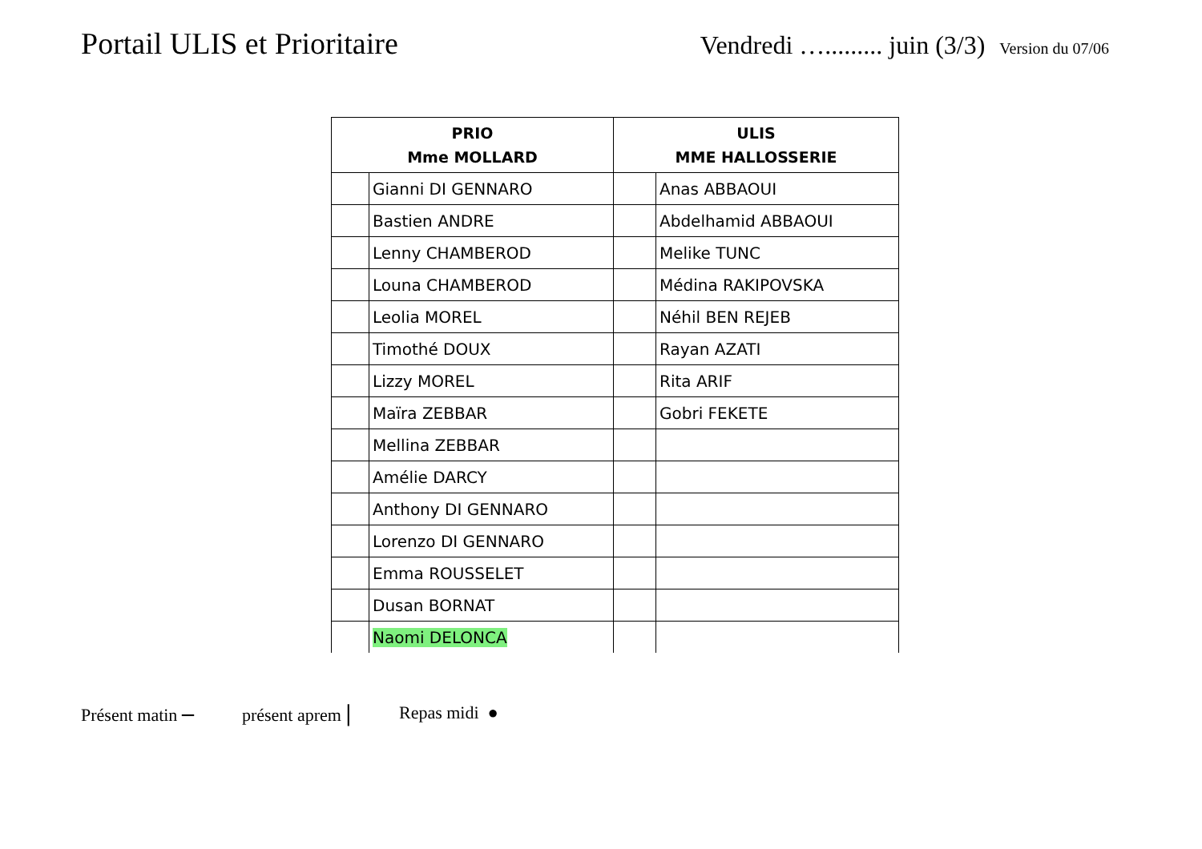Portail ULIS et Prioritaire
Vendredi …......... juin (3/3) Version du 07/06
| PRIO Mme MOLLARD | | ULIS MME HALLOSSERIE | |
| --- | --- | --- | --- |
| | Gianni DI GENNARO | | Anas ABBAOUI |
| | Bastien ANDRE | | Abdelhamid ABBAOUI |
| | Lenny CHAMBEROD | | Melike TUNC |
| | Louna CHAMBEROD | | Médina RAKIPOVSKA |
| | Leolia MOREL | | Néhil BEN REJEB |
| | Timothé DOUX | | Rayan AZATI |
| | Lizzy MOREL | | Rita ARIF |
| | Maïra ZEBBAR | | Gobri FEKETE |
| | Mellina ZEBBAR | | |
| | Amélie DARCY | | |
| | Anthony DI GENNARO | | |
| | Lorenzo DI GENNARO | | |
| | Emma ROUSSELET | | |
| | Dusan BORNAT | | |
| | Naomi DELONCA | | |
Présent matin – présent aprem | Repas midi ●